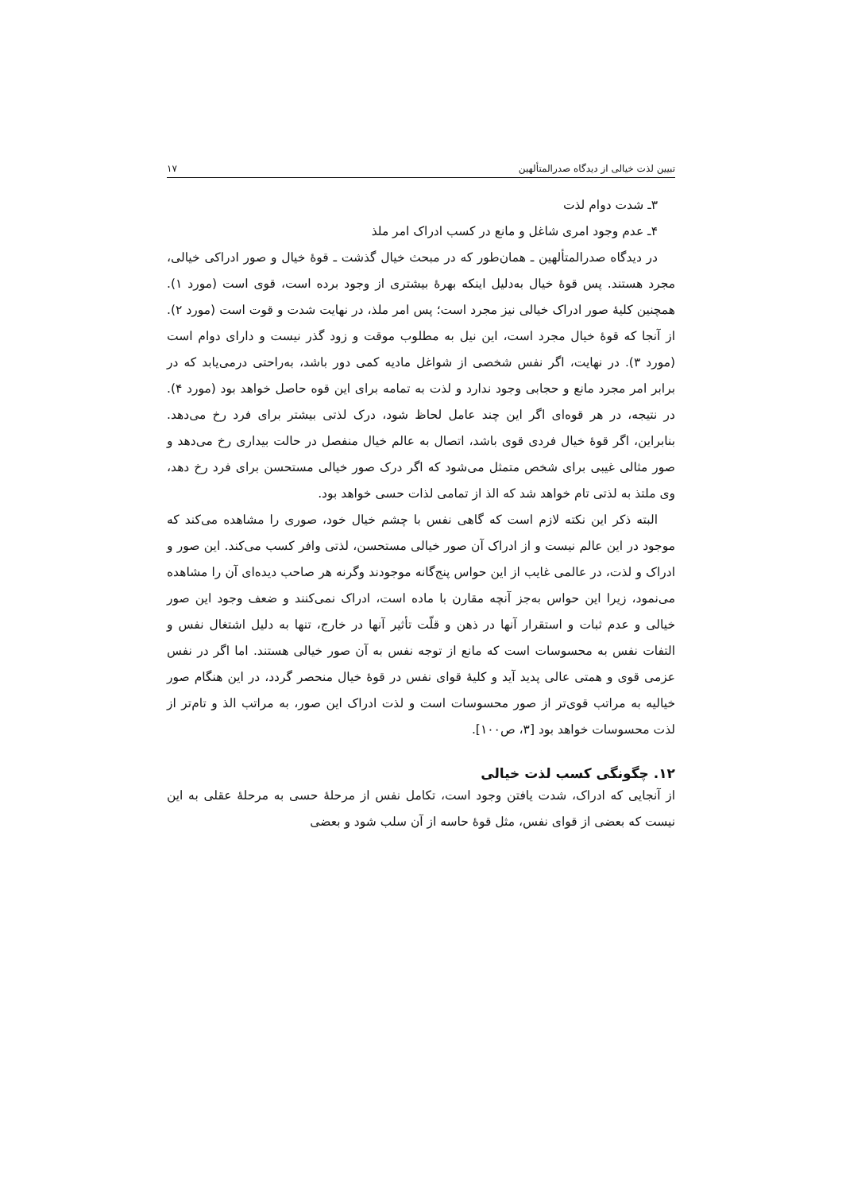تبیین لذت خیالی از دیدگاه صدرالمتألهین ۱۷
۳ـ شدت دوام لذت
۴ـ عدم وجود امری شاغل و مانع در کسب ادراک امر ملذ
در دیدگاه صدرالمتألهین ـ همان‌طور که در مبحث خیال گذشت ـ قوهٔ خیال و صور ادراکی خیالی، مجرد هستند. پس قوهٔ خیال به‌دلیل اینکه بهرهٔ بیشتری از وجود برده است، قوی است (مورد ۱). همچنین کلیهٔ صور ادراک خیالی نیز مجرد است؛ پس امر ملذ، در نهایت شدت و قوت است (مورد ۲). از آنجا که قوهٔ خیال مجرد است، این نیل به مطلوب موقت و زود گذر نیست و دارای دوام است (مورد ۳). در نهایت، اگر نفس شخصی از شواغل مادیه کمی دور باشد، به‌راحتی درمی‌یابد که در برابر امر مجرد مانع و حجابی وجود ندارد و لذت به تمامه برای این قوه حاصل خواهد بود (مورد ۴). در نتیجه، در هر قوه‌ای اگر این چند عامل لحاظ شود، درک لذتی بیشتر برای فرد رخ می‌دهد. بنابراین، اگر قوهٔ خیال فردی قوی باشد، اتصال به عالم خیال منفصل در حالت بیداری رخ می‌دهد و صور مثالی غیبی برای شخص متمثل می‌شود که اگر درک صور خیالی مستحسن برای فرد رخ دهد، وی ملتذ به لذتی تام خواهد شد که الذ از تمامی لذات حسی خواهد بود.
البته ذکر این نکته لازم است که گاهی نفس با چشم خیال خود، صوری را مشاهده می‌کند که موجود در این عالم نیست و از ادراک آن صور خیالی مستحسن، لذتی وافر کسب می‌کند. این صور و ادراک و لذت، در عالمی غایب از این حواس پنج‌گانه موجودند وگرنه هر صاحب دیده‌ای آن را مشاهده می‌نمود، زیرا این حواس به‌جز آنچه مقارن با ماده است، ادراک نمی‌کنند و ضعف وجود این صور خیالی و عدم ثبات و استقرار آنها در ذهن و قلّت تأثیر آنها در خارج، تنها به دلیل اشتغال نفس و التفات نفس به محسوسات است که مانع از توجه نفس به آن صور خیالی هستند. اما اگر در نفس عزمی قوی و همتی عالی پدید آید و کلیهٔ قوای نفس در قوهٔ خیال منحصر گردد، در این هنگام صور خیالیه به مراتب قوی‌تر از صور محسوسات است و لذت ادراک این صور، به مراتب الذ و تام‌تر از لذت محسوسات خواهد بود [۳، ص۱۰۰].
۱۲. چگونگی کسب لذت خیالی
از آنجایی که ادراک، شدت یافتن وجود است، تکامل نفس از مرحلهٔ حسی به مرحلهٔ عقلی به این نیست که بعضی از قوای نفس، مثل قوهٔ حاسه از آن سلب شود و بعضی